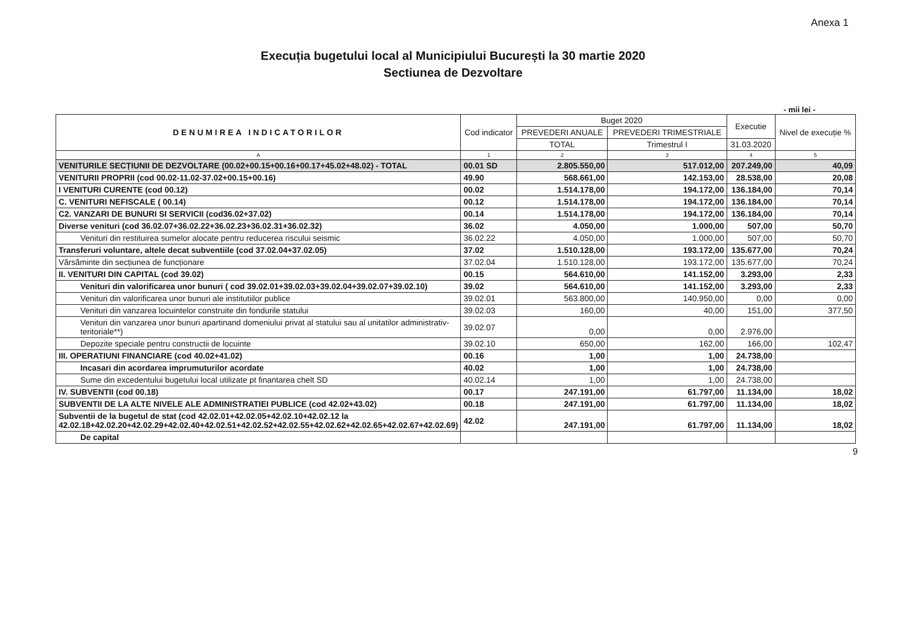Anexa 1
Execuția bugetului local al Municipiului București la 30 martie 2020
Sectiunea de Dezvoltare
- mii lei -
| DENUMIREA INDICATORILOR | Cod indicator | Buget 2020 | | Executie | Nivel de execuție % |
| --- | --- | --- | --- | --- | --- |
| | | PREVEDERI ANUALE | PREVEDERI TRIMESTRIALE | | |
| | | TOTAL | Trimestrul I | 31.03.2020 | |
| A | 1 | 2 | 3 | 4 | 5 |
| VENITURILE SECȚIUNII DE DEZVOLTARE (00.02+00.15+00.16+00.17+45.02+48.02) - TOTAL | 00.01 SD | 2.805.550,00 | 517.012,00 | 207.249,00 | 40,09 |
| VENITURII PROPRII (cod 00.02-11.02-37.02+00.15+00.16) | 49.90 | 568.661,00 | 142.153,00 | 28.538,00 | 20,08 |
| I VENITURI CURENTE (cod 00.12) | 00.02 | 1.514.178,00 | 194.172,00 | 136.184,00 | 70,14 |
| C. VENITURI NEFISCALE ( 00.14) | 00.12 | 1.514.178,00 | 194.172,00 | 136.184,00 | 70,14 |
| C2. VANZARI DE BUNURI SI SERVICII (cod36.02+37.02) | 00.14 | 1.514.178,00 | 194.172,00 | 136.184,00 | 70,14 |
| Diverse venituri (cod 36.02.07+36.02.22+36.02.23+36.02.31+36.02.32) | 36.02 | 4.050,00 | 1.000,00 | 507,00 | 50,70 |
| Venituri din restituirea sumelor alocate pentru reducerea riscului seismic | 36.02.22 | 4.050,00 | 1.000,00 | 507,00 | 50,70 |
| Transferuri voluntare, altele decat subventiile (cod 37.02.04+37.02.05) | 37.02 | 1.510.128,00 | 193.172,00 | 135.677,00 | 70,24 |
| Vărsăminte din secțiunea de funcționare | 37.02.04 | 1.510.128,00 | 193.172,00 | 135.677,00 | 70,24 |
| II. VENITURI DIN CAPITAL (cod 39.02) | 00.15 | 564.610,00 | 141.152,00 | 3.293,00 | 2,33 |
| Venituri din valorificarea unor bunuri ( cod 39.02.01+39.02.03+39.02.04+39.02.07+39.02.10) | 39.02 | 564.610,00 | 141.152,00 | 3.293,00 | 2,33 |
| Venituri din valorificarea unor bunuri ale institutiilor publice | 39.02.01 | 563.800,00 | 140.950,00 | 0,00 | 0,00 |
| Venituri din vanzarea locuintelor construite din fondurile statului | 39.02.03 | 160,00 | 40,00 | 151,00 | 377,50 |
| Venituri din vanzarea unor bunuri apartinand domeniului privat al statului sau al unitatilor administrativ-teritoriale**) | 39.02.07 | 0,00 | 0,00 | 2.976,00 | |
| Depozite speciale pentru constructii de locuinte | 39.02.10 | 650,00 | 162,00 | 166,00 | 102,47 |
| III. OPERATIUNI FINANCIARE (cod 40.02+41.02) | 00.16 | 1,00 | 1,00 | 24.738,00 | |
| Incasari din acordarea imprumuturilor acordate | 40.02 | 1,00 | 1,00 | 24.738,00 | |
| Sume din excedentului bugetului local utilizate pt finantarea chelt SD | 40.02.14 | 1,00 | 1,00 | 24.738,00 | |
| IV. SUBVENTII (cod 00.18) | 00.17 | 247.191,00 | 61.797,00 | 11.134,00 | 18,02 |
| SUBVENTII DE LA ALTE NIVELE ALE ADMINISTRATIEI PUBLICE (cod 42.02+43.02) | 00.18 | 247.191,00 | 61.797,00 | 11.134,00 | 18,02 |
| Subventii de la bugetul de stat (cod 42.02.01+42.02.05+42.02.10+42.02.12 la 42.02.18+42.02.20+42.02.29+42.02.40+42.02.51+42.02.52+42.02.55+42.02.62+42.02.65+42.02.67+42.02.69) | 42.02 | 247.191,00 | 61.797,00 | 11.134,00 | 18,02 |
| De capital | | | | | |
9